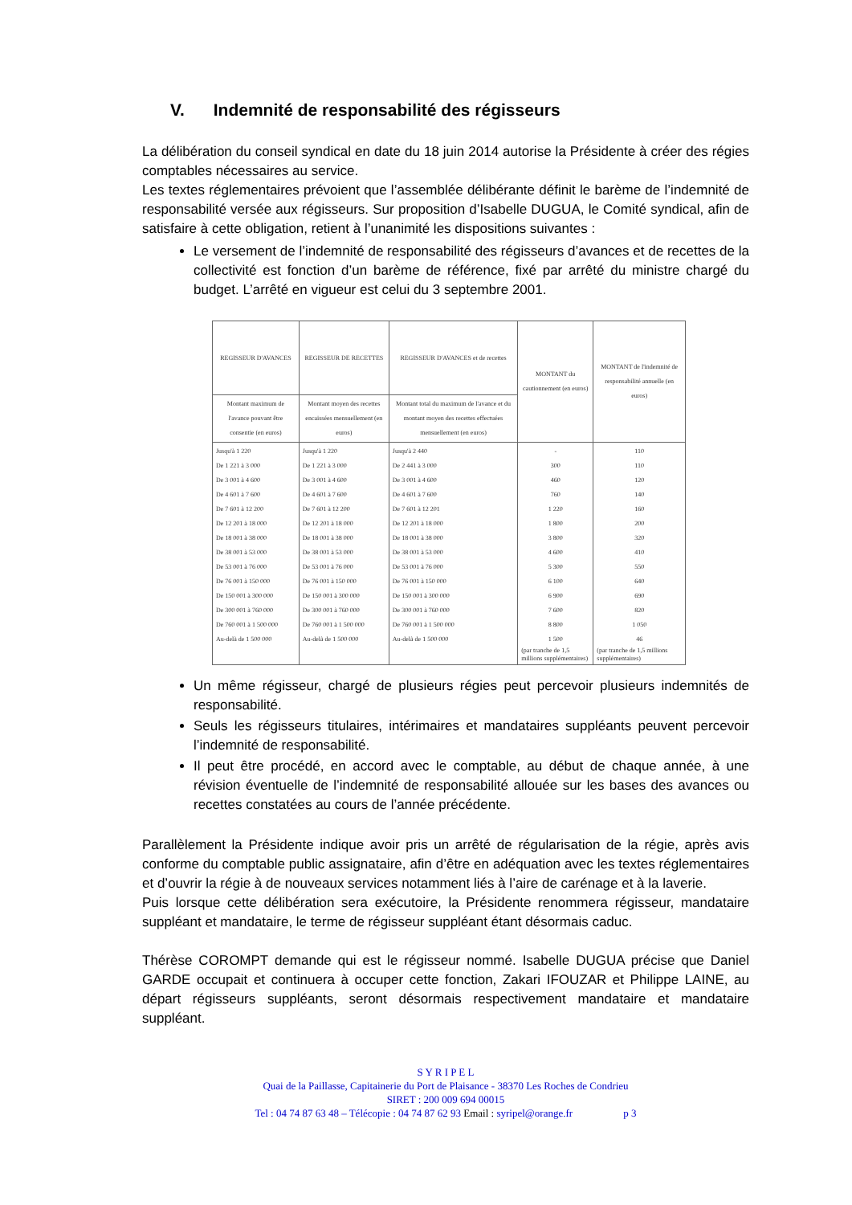V. Indemnité de responsabilité des régisseurs
La délibération du conseil syndical en date du 18 juin 2014 autorise la Présidente à créer des régies comptables nécessaires au service.
Les textes réglementaires prévoient que l’assemblée délibérante définit le barème de l’indemnité de responsabilité versée aux régisseurs. Sur proposition d’Isabelle DUGUA, le Comité syndical, afin de satisfaire à cette obligation, retient à l’unanimité les dispositions suivantes :
Le versement de l’indemnité de responsabilité des régisseurs d’avances et de recettes de la collectivité est fonction d’un barème de référence, fixé par arrêté du ministre chargé du budget. L’arrêté en vigueur est celui du 3 septembre 2001.
| REGISSEUR D'AVANCES | REGISSEUR DE RECETTES | REGISSEUR D'AVANCES et de recettes | MONTANT du cautionnement (en euros) | MONTANT de l'indemnité de responsabilité annuelle (en euros) |
| --- | --- | --- | --- | --- |
| Montant maximum de l'avance pouvant être consentie (en euros) | Montant moyen des recettes encaissées mensuellement (en euros) | Montant total du maximum de l'avance et du montant moyen des recettes effectuées mensuellement (en euros) | | |
| Jusqu'à 1 220 De 1 221 à 3 000 De 3 001 à 4 600 De 4 601 à 7 600 De 7 601 à 12 200 De 12 201 à 18 000 De 18 001 à 38 000 De 38 001 à 53 000 De 53 001 à 76 000 De 76 001 à 150 000 De 150 001 à 300 000 De 300 001 à 760 000 De 760 001 à 1 500 000 Au-delà de 1 500 000 | Jusqu'à 1 220 De 1 221 à 3 000 De 3 001 à 4 600 De 4 601 à 7 600 De 7 601 à 12 200 De 12 201 à 18 000 De 18 001 à 38 000 De 38 001 à 53 000 De 53 001 à 76 000 De 76 001 à 150 000 De 150 001 à 300 000 De 300 001 à 760 000 De 760 001 à 1 500 000 Au-delà de 1 500 000 | Jusqu'à 2 440 De 2 441 à 3 000 De 3 001 à 4 600 De 4 601 à 7 600 De 7 601 à 12 201 De 12 201 à 18 000 De 18 001 à 38 000 De 38 001 à 53 000 De 53 001 à 76 000 De 76 001 à 150 000 De 150 001 à 300 000 De 300 001 à 760 000 De 760 001 à 1 500 000 Au-delà de 1 500 000 | - 300 460 760 1 220 1 800 3 800 4 600 5 300 6 100 6 900 7 600 8 800 1 500 (par tranche de 1,5 millions supplémentaires) | 110 110 120 140 160 200 320 410 550 640 690 820 1 050 46 (par tranche de 1,5 millions supplémentaires) |
Un même régisseur, chargé de plusieurs régies peut percevoir plusieurs indemnités de responsabilité.
Seuls les régisseurs titulaires, intérimaires et mandataires suppléants peuvent percevoir l’indemnité de responsabilité.
Il peut être procédé, en accord avec le comptable, au début de chaque année, à une révision éventuelle de l’indemnité de responsabilité allouée sur les bases des avances ou recettes constatées au cours de l’année précédente.
Parallèlement la Présidente indique avoir pris un arrêté de régularisation de la régie, après avis conforme du comptable public assignataire, afin d’être en adéquation avec les textes réglementaires et d’ouvrir la régie à de nouveaux services notamment liés à l’aire de carénage et à la laverie.
Puis lorsque cette délibération sera exécutoire, la Présidente renommera régisseur, mandataire suppléant et mandataire, le terme de régisseur suppléant étant désormais caduc.
Thérèse COROMPT demande qui est le régisseur nommé. Isabelle DUGUA précise que Daniel GARDE occupait et continuera à occuper cette fonction, Zakari IFOUZAR et Philippe LAINE, au départ régisseurs suppléants, seront désormais respectivement mandataire et mandataire suppléant.
S Y R I P E L
Quai de la Paillasse, Capitainerie du Port de Plaisance - 38370 Les Roches de Condrieu
SIRET : 200 009 694 00015
Tel : 04 74 87 63 48 – Télécopie : 04 74 87 62 93 Email : syripel@orange.fr p 3